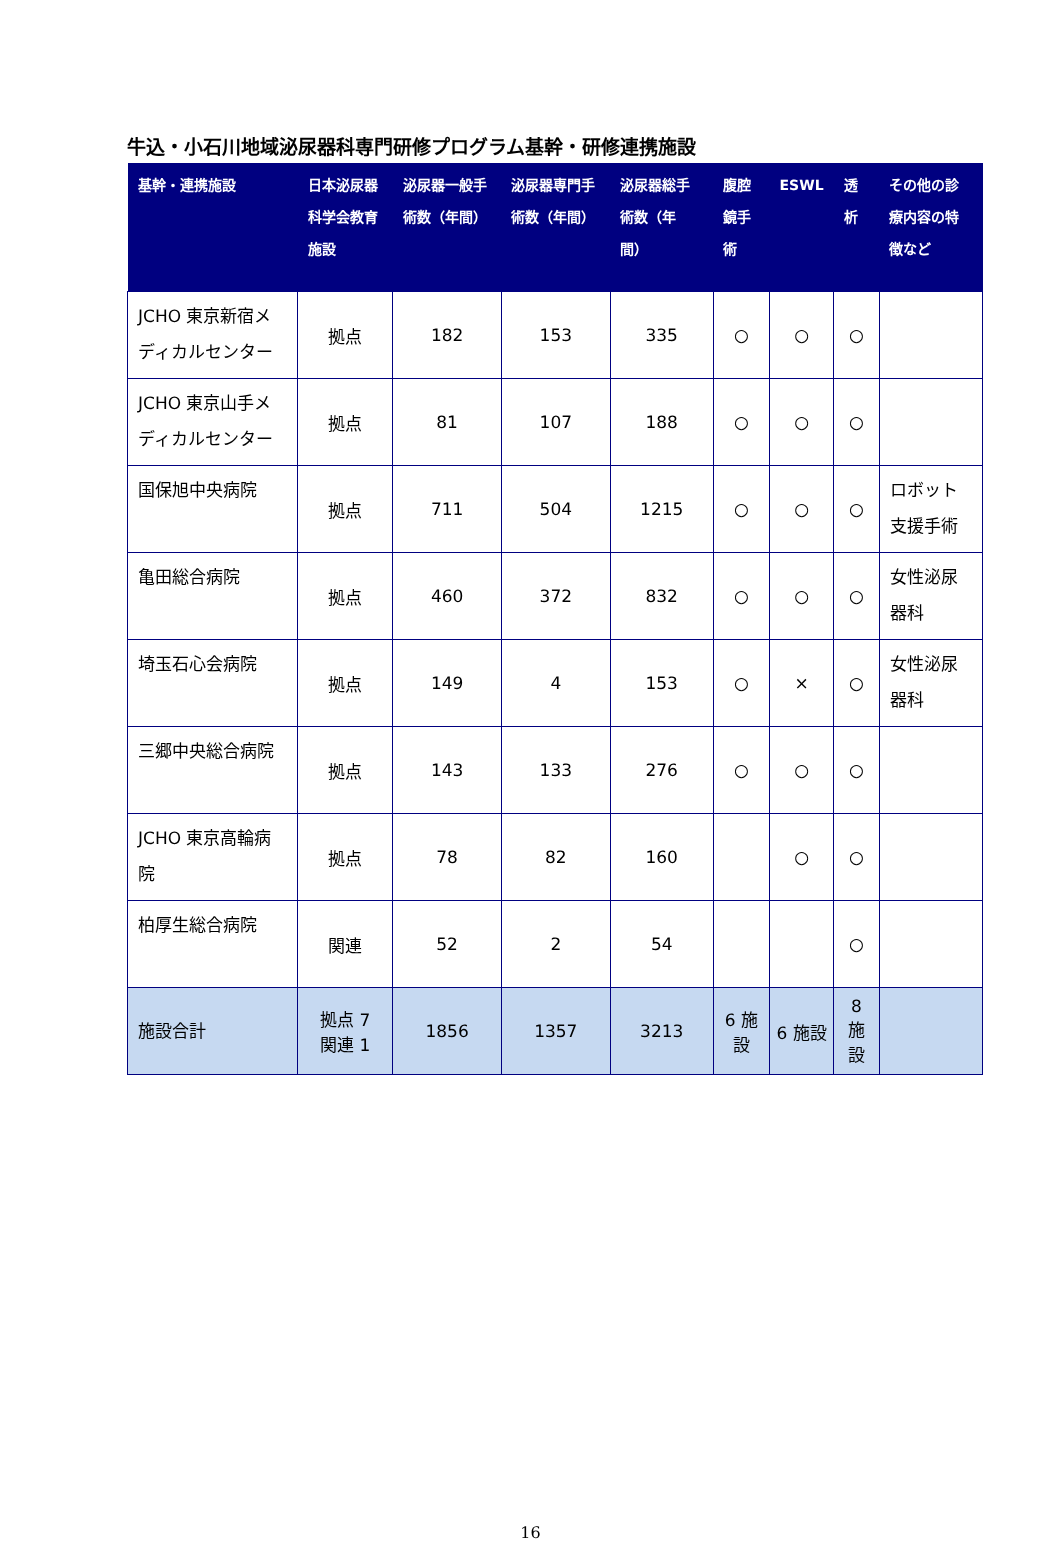牛込・小石川地域泌尿器科専門研修プログラム基幹・研修連携施設
| 基幹・連携施設 | 日本泌尿器科学会教育施設 | 泌尿器一般手術数（年間） | 泌尿器専門手術数（年間） | 泌尿器総手術数（年間） | 腹腔鏡手術 | ESWL | 透析 | その他の診療内容の特徴など |
| --- | --- | --- | --- | --- | --- | --- | --- | --- |
| JCHO 東京新宿メディカルセンター | 拠点 | 182 | 153 | 335 | ○ | ○ | ○ | |
| JCHO 東京山手メディカルセンター | 拠点 | 81 | 107 | 188 | ○ | ○ | ○ | |
| 国保旭中央病院 | 拠点 | 711 | 504 | 1215 | ○ | ○ | ○ | ロボット支援手術 |
| 亀田総合病院 | 拠点 | 460 | 372 | 832 | ○ | ○ | ○ | 女性泌尿器科 |
| 埼玉石心会病院 | 拠点 | 149 | 4 | 153 | ○ | × | ○ | 女性泌尿器科 |
| 三郷中央総合病院 | 拠点 | 143 | 133 | 276 | ○ | ○ | ○ | |
| JCHO 東京高輪病院 | 拠点 | 78 | 82 | 160 | | ○ | ○ | |
| 柏厚生総合病院 | 関連 | 52 | 2 | 54 | | | ○ | |
| 施設合計 | 拠点 7 関連 1 | 1856 | 1357 | 3213 | 6 施設 | 6 施設 | 8 施設 | |
16